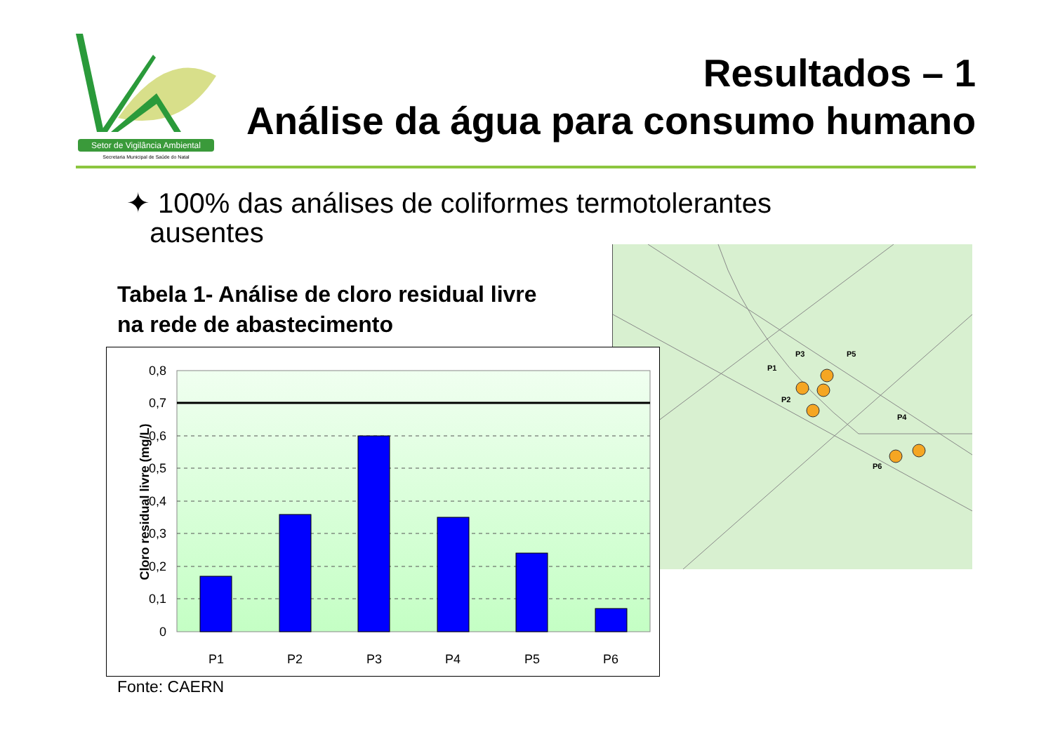Setor de Vigilância Ambiental
Secretaria Municipal de Saúde do Natal
Resultados – 1
Análise da água para consumo humano
✦ 100% das análises de coliformes termotolerantes
ausentes
Tabela 1- Análise de cloro residual livre
na rede de abastecimento
P1
P2
P3
P4
P5
P6
0,8
0,7
0,6
0,5
0,4
0,3
0,2
0,1
0
P1
P2
P3
P4
P5
P6
Cloro residual livre (mg/L)
Fonte: CAERN